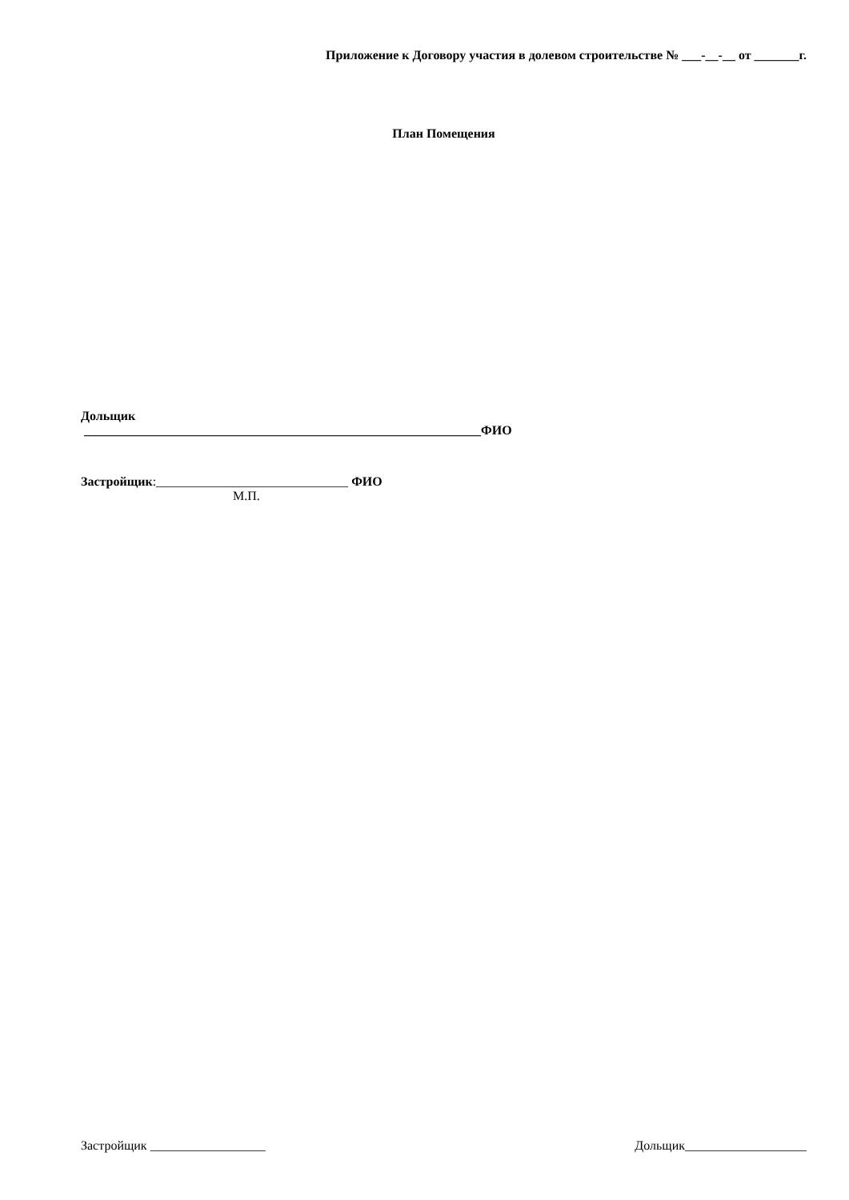Приложение к Договору участия в долевом строительстве № ___-__-__ от _______г.
План Помещения
Дольщик
______________________________________________________________ФИО
Застройщик:______________________________ ФИО
М.П.
Застройщик __________________ Дольщик___________________